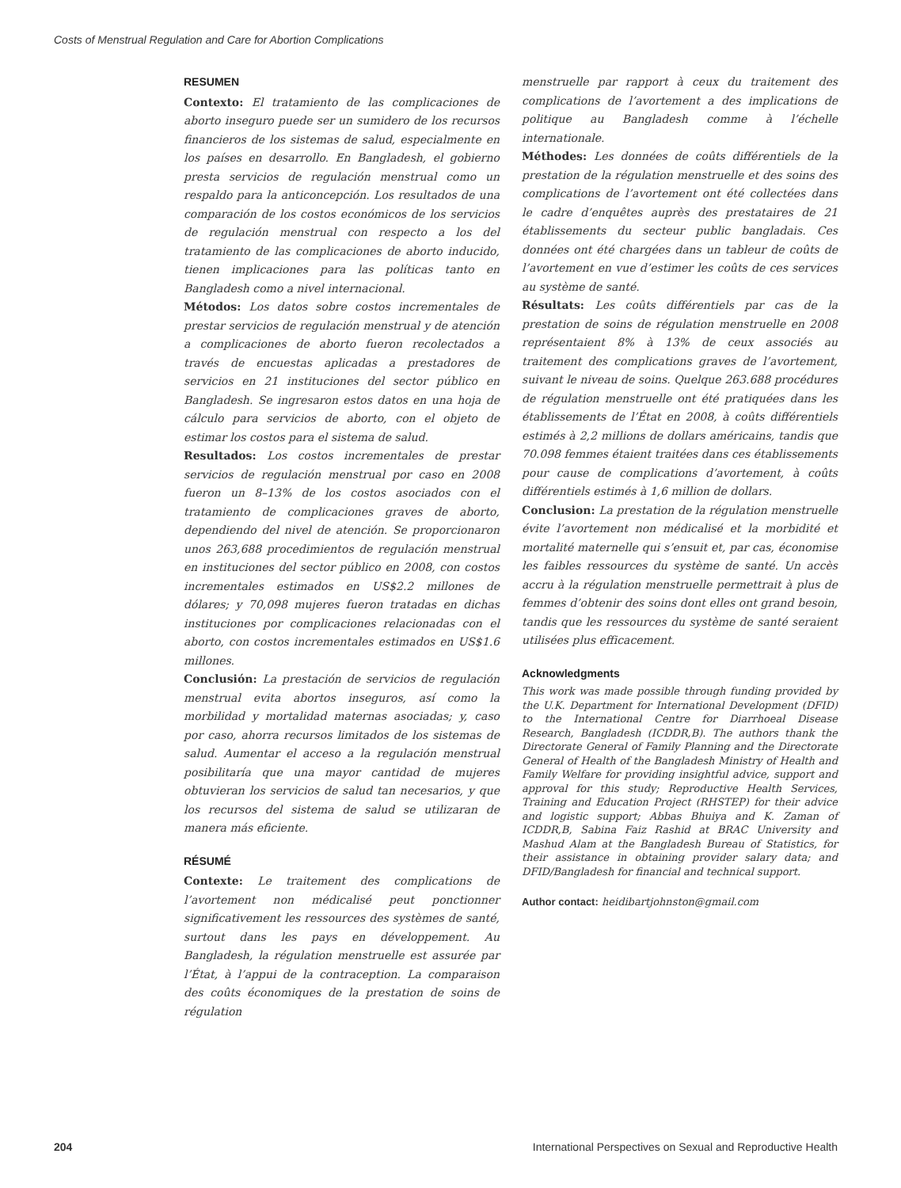Costs of Menstrual Regulation and Care for Abortion Complications
RESUMEN
Contexto: El tratamiento de las complicaciones de aborto inseguro puede ser un sumidero de los recursos financieros de los sistemas de salud, especialmente en los países en desarrollo. En Bangladesh, el gobierno presta servicios de regulación menstrual como un respaldo para la anticoncepción. Los resultados de una comparación de los costos económicos de los servicios de regulación menstrual con respecto a los del tratamiento de las complicaciones de aborto inducido, tienen implicaciones para las políticas tanto en Bangladesh como a nivel internacional.
Métodos: Los datos sobre costos incrementales de prestar servicios de regulación menstrual y de atención a complicaciones de aborto fueron recolectados a través de encuestas aplicadas a prestadores de servicios en 21 instituciones del sector público en Bangladesh. Se ingresaron estos datos en una hoja de cálculo para servicios de aborto, con el objeto de estimar los costos para el sistema de salud.
Resultados: Los costos incrementales de prestar servicios de regulación menstrual por caso en 2008 fueron un 8–13% de los costos asociados con el tratamiento de complicaciones graves de aborto, dependiendo del nivel de atención. Se proporcionaron unos 263,688 procedimientos de regulación menstrual en instituciones del sector público en 2008, con costos incrementales estimados en US$2.2 millones de dólares; y 70,098 mujeres fueron tratadas en dichas instituciones por complicaciones relacionadas con el aborto, con costos incrementales estimados en US$1.6 millones.
Conclusión: La prestación de servicios de regulación menstrual evita abortos inseguros, así como la morbilidad y mortalidad maternas asociadas; y, caso por caso, ahorra recursos limitados de los sistemas de salud. Aumentar el acceso a la regulación menstrual posibilitaría que una mayor cantidad de mujeres obtuvieran los servicios de salud tan necesarios, y que los recursos del sistema de salud se utilizaran de manera más eficiente.
RÉSUMÉ
Contexte: Le traitement des complications de l’avortement non médicalisé peut ponctionner significativement les ressources des systèmes de santé, surtout dans les pays en développement. Au Bangladesh, la régulation menstruelle est assurée par l’État, à l’appui de la contraception. La comparaison des coûts économiques de la prestation de soins de régulation
menstruelle par rapport à ceux du traitement des complications de l’avortement a des implications de politique au Bangladesh comme à l’échelle internationale.
Méthodes: Les données de coûts différentiels de la prestation de la régulation menstruelle et des soins des complications de l’avortement ont été collectées dans le cadre d’enquêtes auprès des prestataires de 21 établissements du secteur public bangladais. Ces données ont été chargées dans un tableur de coûts de l’avortement en vue d’estimer les coûts de ces services au système de santé.
Résultats: Les coûts différentiels par cas de la prestation de soins de régulation menstruelle en 2008 représentaient 8% à 13% de ceux associés au traitement des complications graves de l’avortement, suivant le niveau de soins. Quelque 263.688 procédures de régulation menstruelle ont été pratiquées dans les établissements de l’État en 2008, à coûts différentiels estimés à 2,2 millions de dollars américains, tandis que 70.098 femmes étaient traitées dans ces établissements pour cause de complications d’avortement, à coûts différentiels estimés à 1,6 million de dollars.
Conclusion: La prestation de la régulation menstruelle évite l’avortement non médicalisé et la morbidité et mortalité maternelle qui s’ensuit et, par cas, économise les faibles ressources du système de santé. Un accès accru à la régulation menstruelle permettrait à plus de femmes d’obtenir des soins dont elles ont grand besoin, tandis que les ressources du système de santé seraient utilisées plus efficacement.
Acknowledgments
This work was made possible through funding provided by the U.K. Department for International Development (DFID) to the International Centre for Diarrhoeal Disease Research, Bangladesh (ICDDR,B). The authors thank the Directorate General of Family Planning and the Directorate General of Health of the Bangladesh Ministry of Health and Family Welfare for providing insightful advice, support and approval for this study; Reproductive Health Services, Training and Education Project (RHSTEP) for their advice and logistic support; Abbas Bhuiya and K. Zaman of ICDDR,B, Sabina Faiz Rashid at BRAC University and Mashud Alam at the Bangladesh Bureau of Statistics, for their assistance in obtaining provider salary data; and DFID/Bangladesh for financial and technical support.
Author contact: heidibartjohnston@gmail.com
204 International Perspectives on Sexual and Reproductive Health